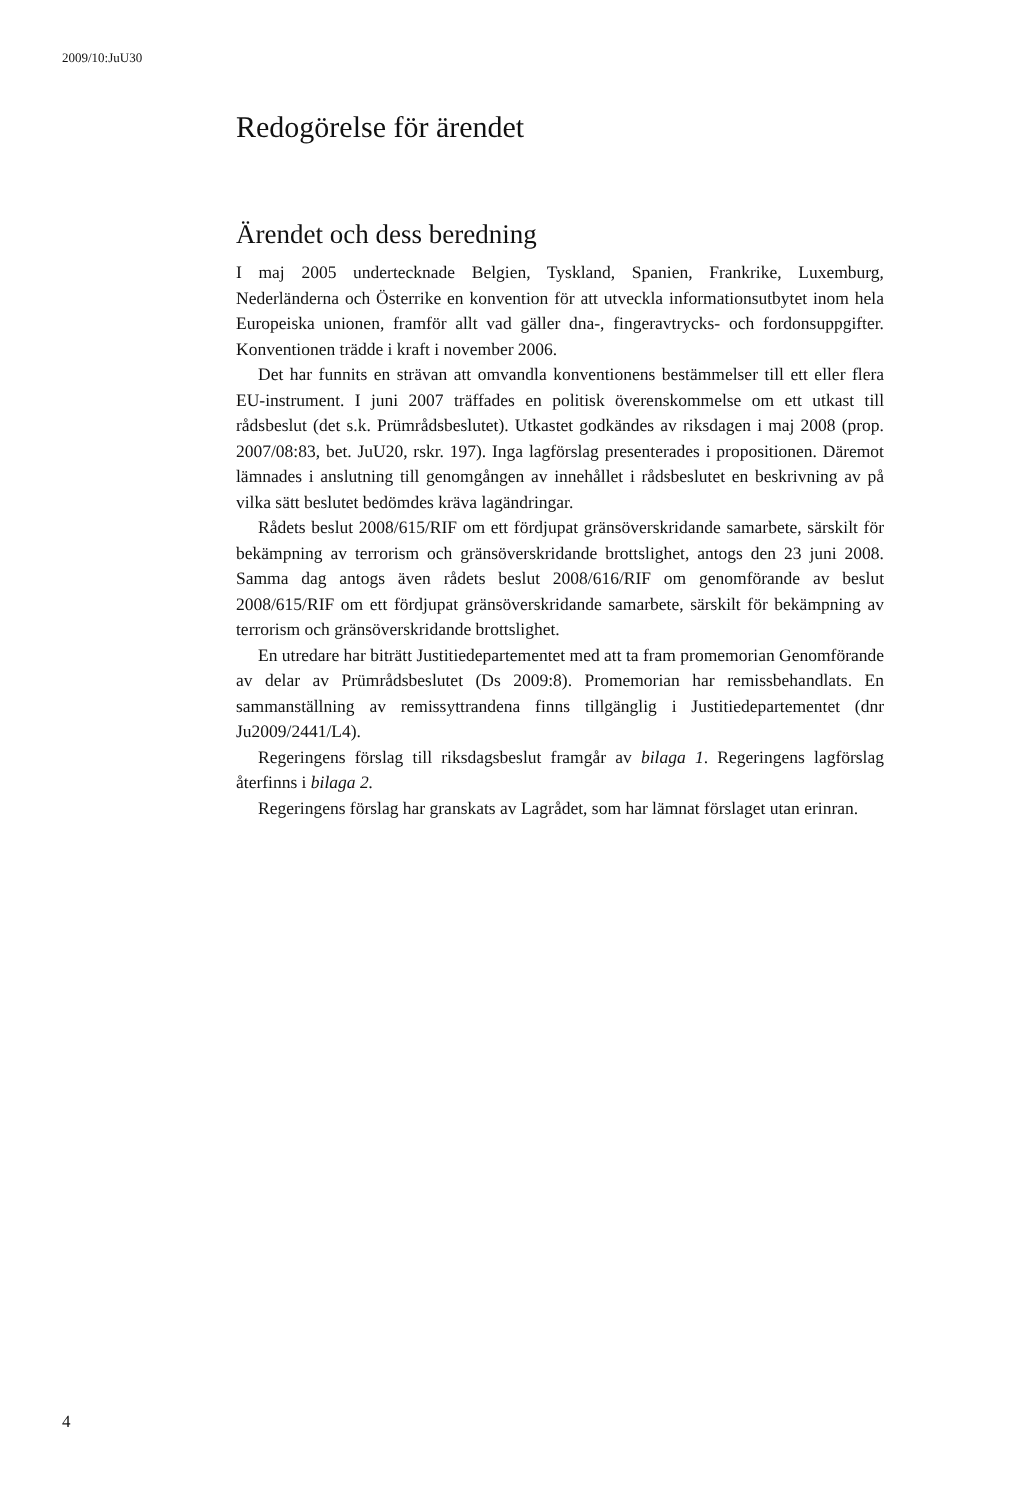2009/10:JuU30
Redogörelse för ärendet
Ärendet och dess beredning
I maj 2005 undertecknade Belgien, Tyskland, Spanien, Frankrike, Luxemburg, Nederländerna och Österrike en konvention för att utveckla informationsutbytet inom hela Europeiska unionen, framför allt vad gäller dna-, fingeravtrycks- och fordonsuppgifter. Konventionen trädde i kraft i november 2006.
Det har funnits en strävan att omvandla konventionens bestämmelser till ett eller flera EU-instrument. I juni 2007 träffades en politisk överenskommelse om ett utkast till rådsbeslut (det s.k. Prümrådsbeslutet). Utkastet godkändes av riksdagen i maj 2008 (prop. 2007/08:83, bet. JuU20, rskr. 197). Inga lagförslag presenterades i propositionen. Däremot lämnades i anslutning till genomgången av innehållet i rådsbeslutet en beskrivning av på vilka sätt beslutet bedömdes kräva lagändringar.
Rådets beslut 2008/615/RIF om ett fördjupat gränsöverskridande samarbete, särskilt för bekämpning av terrorism och gränsöverskridande brottslighet, antogs den 23 juni 2008. Samma dag antogs även rådets beslut 2008/616/RIF om genomförande av beslut 2008/615/RIF om ett fördjupat gränsöverskridande samarbete, särskilt för bekämpning av terrorism och gränsöverskridande brottslighet.
En utredare har biträtt Justitiedepartementet med att ta fram promemorian Genomförande av delar av Prümrådsbeslutet (Ds 2009:8). Promemorian har remissbehandlats. En sammanställning av remissyttrandena finns tillgänglig i Justitiedepartementet (dnr Ju2009/2441/L4).
Regeringens förslag till riksdagsbeslut framgår av bilaga 1. Regeringens lagförslag återfinns i bilaga 2.
Regeringens förslag har granskats av Lagrådet, som har lämnat förslaget utan erinran.
4